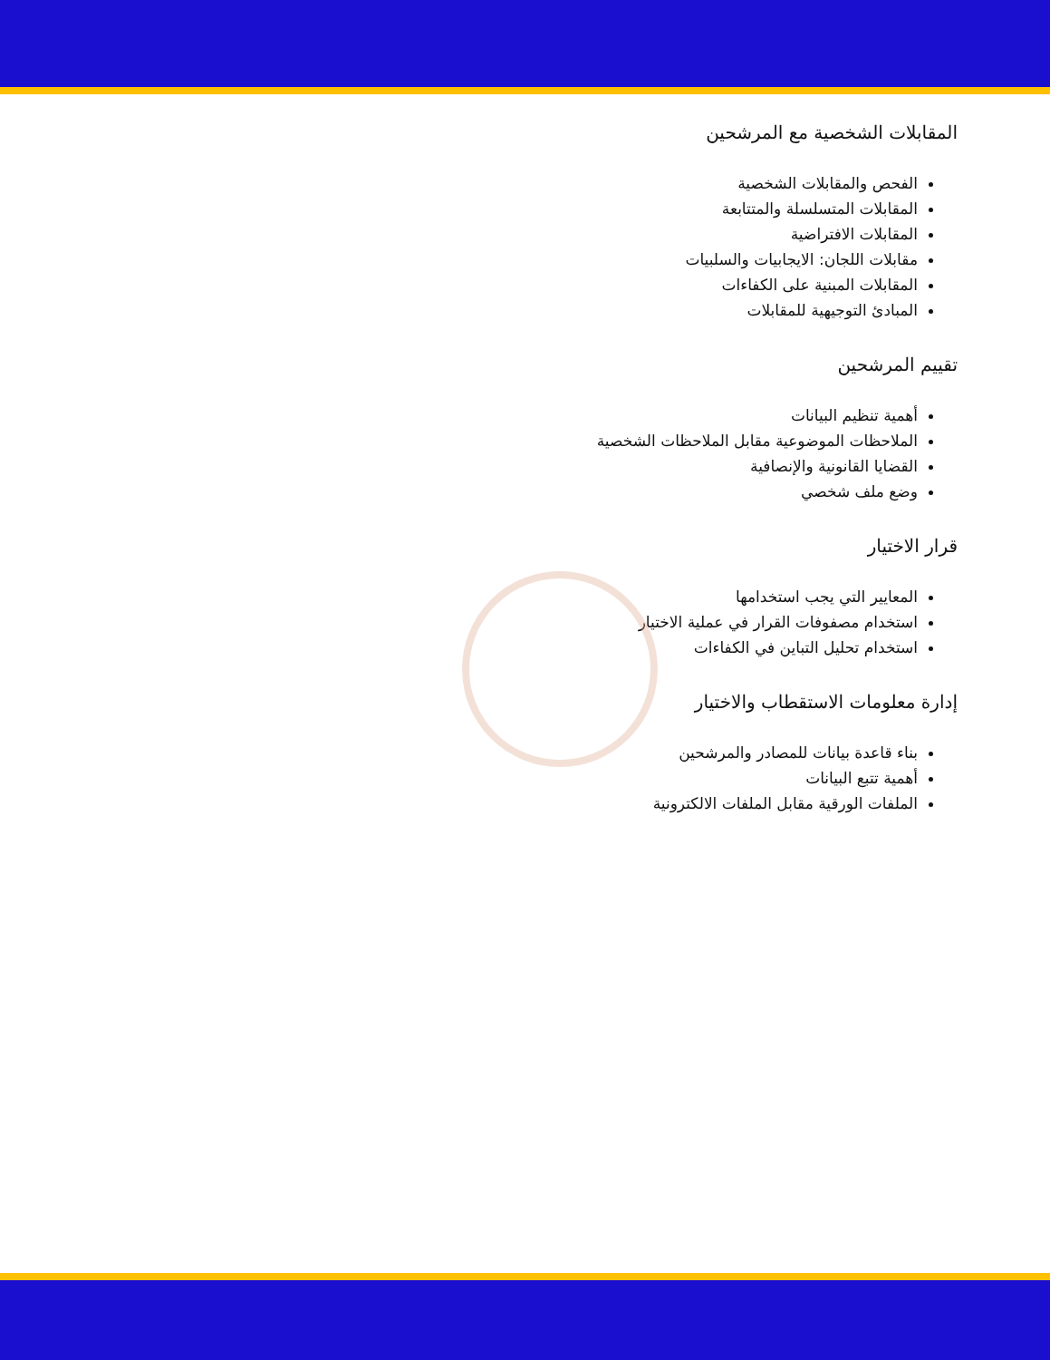المقابلات الشخصية مع المرشحين
الفحص والمقابلات الشخصية
المقابلات المتسلسلة والمتتابعة
المقابلات الافتراضية
مقابلات اللجان: الايجابيات والسلبيات
المقابلات المبنية على الكفاءات
المبادئ التوجيهية للمقابلات
تقييم المرشحين
أهمية تنظيم البيانات
الملاحظات الموضوعية مقابل الملاحظات الشخصية
القضايا القانونية والإنصافية
وضع ملف شخصي
قرار الاختيار
المعايير التي يجب استخدامها
استخدام مصفوفات القرار في عملية الاختيار
استخدام تحليل التباين في الكفاءات
إدارة معلومات الاستقطاب والاختيار
بناء قاعدة بيانات للمصادر والمرشحين
أهمية تتبع البيانات
الملفات الورقية مقابل الملفات الالكترونية